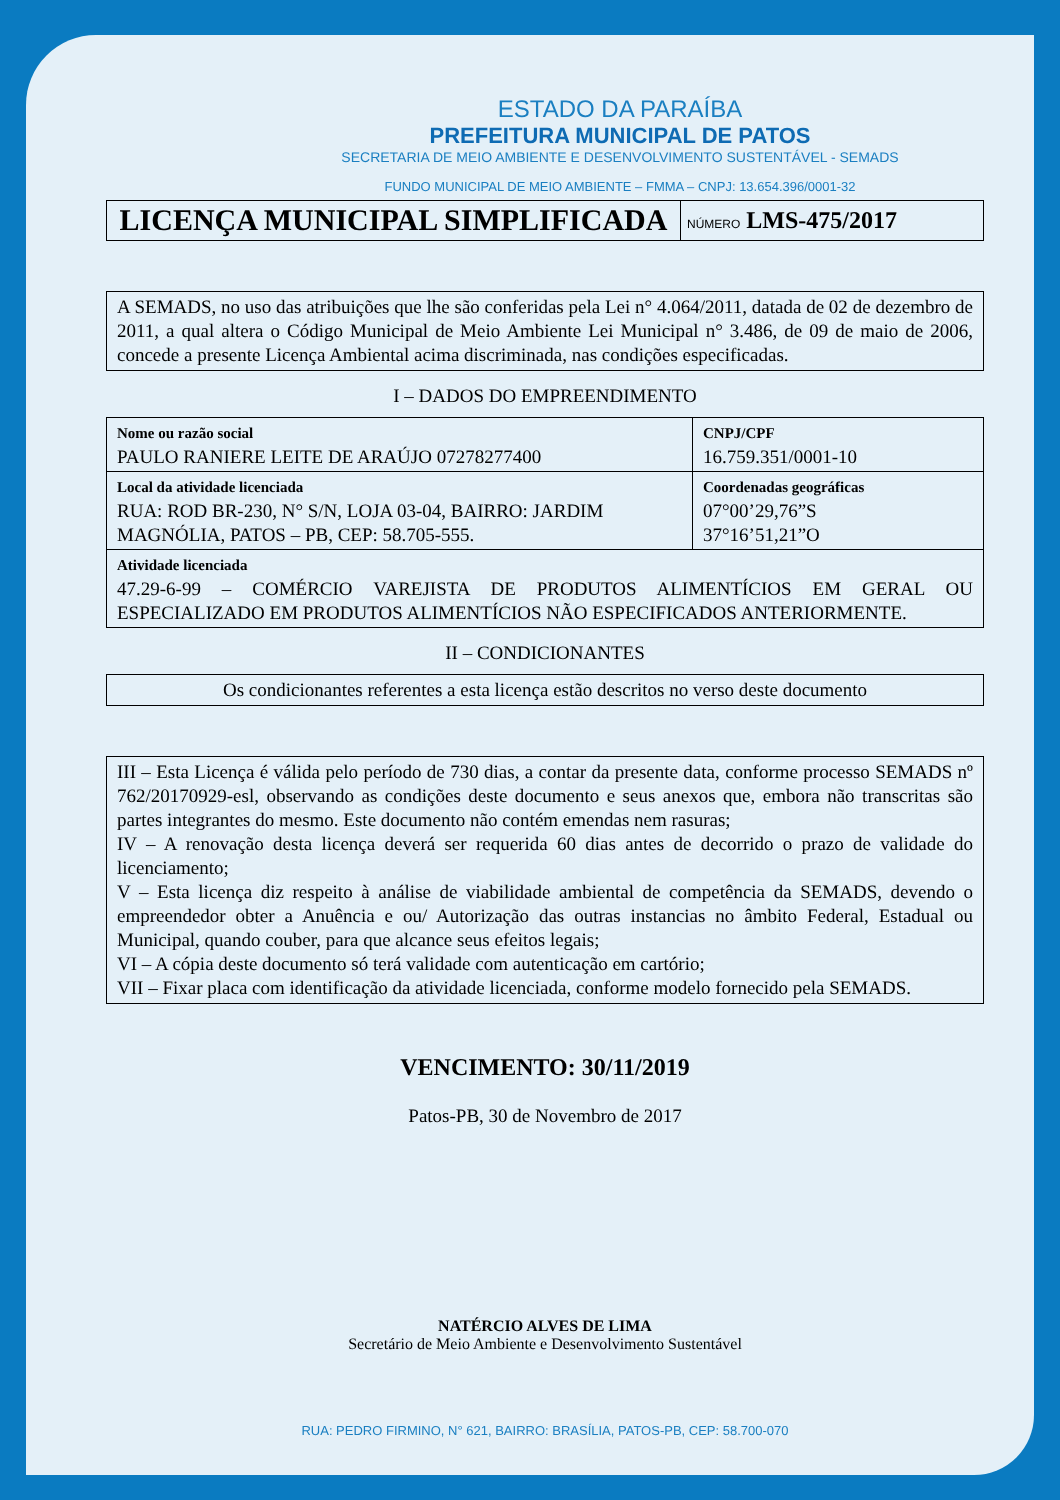ESTADO DA PARAÍBA
PREFEITURA MUNICIPAL DE PATOS
SECRETARIA DE MEIO AMBIENTE E DESENVOLVIMENTO SUSTENTÁVEL - SEMADS
FUNDO MUNICIPAL DE MEIO AMBIENTE – FMMA – CNPJ: 13.654.396/0001-32
LICENÇA MUNICIPAL SIMPLIFICADA
NÚMERO LMS-475/2017
A SEMADS, no uso das atribuições que lhe são conferidas pela Lei n° 4.064/2011, datada de 02 de dezembro de 2011, a qual altera o Código Municipal de Meio Ambiente Lei Municipal n° 3.486, de 09 de maio de 2006, concede a presente Licença Ambiental acima discriminada, nas condições especificadas.
I – DADOS DO EMPREENDIMENTO
| Nome ou razão social PAULO RANIERE LEITE DE ARAÚJO 07278277400 | CNPJ/CPF 16.759.351/0001-10 |
| Local da atividade licenciada RUA: ROD BR-230, N° S/N, LOJA 03-04, BAIRRO: JARDIM MAGNÓLIA, PATOS – PB, CEP: 58.705-555. | Coordenadas geográficas 07°00’29,76”S 37°16’51,21”O |
| Atividade licenciada 47.29-6-99 – COMÉRCIO VAREJISTA DE PRODUTOS ALIMENTÍCIOS EM GERAL OU ESPECIALIZADO EM PRODUTOS ALIMENTÍCIOS NÃO ESPECIFICADOS ANTERIORMENTE. | |
II – CONDICIONANTES
Os condicionantes referentes a esta licença estão descritos no verso deste documento
III – Esta Licença é válida pelo período de 730 dias, a contar da presente data, conforme processo SEMADS nº 762/20170929-esl, observando as condições deste documento e seus anexos que, embora não transcritas são partes integrantes do mesmo. Este documento não contém emendas nem rasuras;
IV – A renovação desta licença deverá ser requerida 60 dias antes de decorrido o prazo de validade do licenciamento;
V – Esta licença diz respeito à análise de viabilidade ambiental de competência da SEMADS, devendo o empreendedor obter a Anuência e ou/ Autorização das outras instancias no âmbito Federal, Estadual ou Municipal, quando couber, para que alcance seus efeitos legais;
VI – A cópia deste documento só terá validade com autenticação em cartório;
VII – Fixar placa com identificação da atividade licenciada, conforme modelo fornecido pela SEMADS.
VENCIMENTO: 30/11/2019
Patos-PB, 30 de Novembro de 2017
NATÉRCIO ALVES DE LIMA
Secretário de Meio Ambiente e Desenvolvimento Sustentável
RUA: PEDRO FIRMINO, N° 621, BAIRRO: BRASÍLIA, PATOS-PB, CEP: 58.700-070